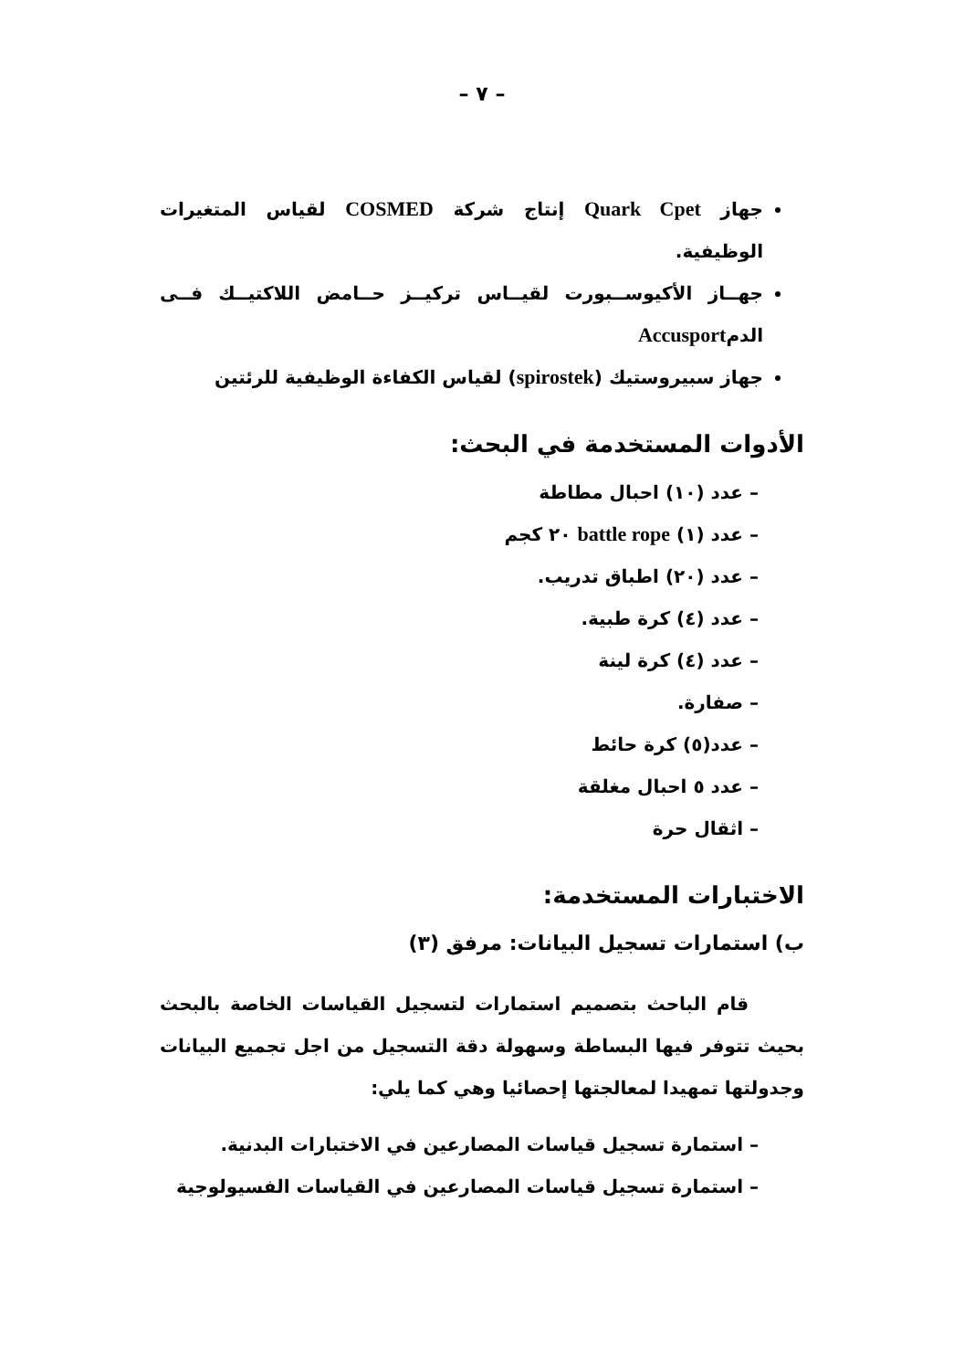– ٧ –
جهاز Quark Cpet إنتاج شركة COSMED لقياس المتغيرات الوظيفية.
جهــاز الأكيوســبورت لقيــاس تركيــز حــامض اللاكتيــك فــى الدمAccusport
جهاز سبيروستيك (spirostek) لقياس الكفاءة الوظيفية للرئتين
الأدوات المستخدمة في البحث:
– عدد (١٠) احبال مطاطة
– عدد (١) battle rope ٢٠ كجم
– عدد (٢٠) اطباق تدريب.
– عدد (٤) كرة طبية.
– عدد (٤) كرة لينة
– صفارة.
– عدد(٥) كرة حائط
– عدد ٥ احبال مغلقة
– اثقال حرة
الاختبارات المستخدمة:
ب) استمارات تسجيل البيانات: مرفق (٣)
قام الباحث بتصميم استمارات لتسجيل القياسات الخاصة بالبحث بحيث تتوفر فيها البساطة وسهولة دقة التسجيل من اجل تجميع البيانات وجدولتها تمهيدا لمعالجتها إحصائيا وهي كما يلي:
– استمارة تسجيل قياسات المصارعين في الاختبارات البدنية.
– استمارة تسجيل قياسات المصارعين في القياسات الفسيولوجية